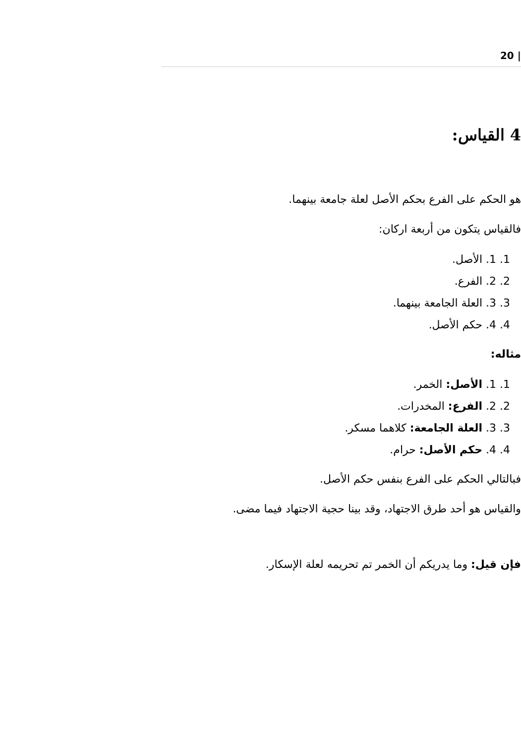| 20
4 القياس:
هو الحكم على الفرع بحكم الأصل لعلة جامعة بينهما.
فالقياس يتكون من أربعة اركان:
1. 1. الأصل.
2. 2. الفرع.
3. 3. العلة الجامعة بينهما.
4. 4. حكم الأصل.
مثاله:
1. 1. الأصل: الخمر.
2. 2. الفرع: المخدرات.
3. 3. العلة الجامعة: كلاهما مسكر.
4. 4. حكم الأصل: حرام.
فبالتالي الحكم على الفرع بنفس حكم الأصل.
والقياس هو أحد طرق الاجتهاد، وقد بينا حجية الاجتهاد فيما مضى.
فإن قيل: وما يدريكم أن الخمر تم تحريمه لعلة الإسكار.